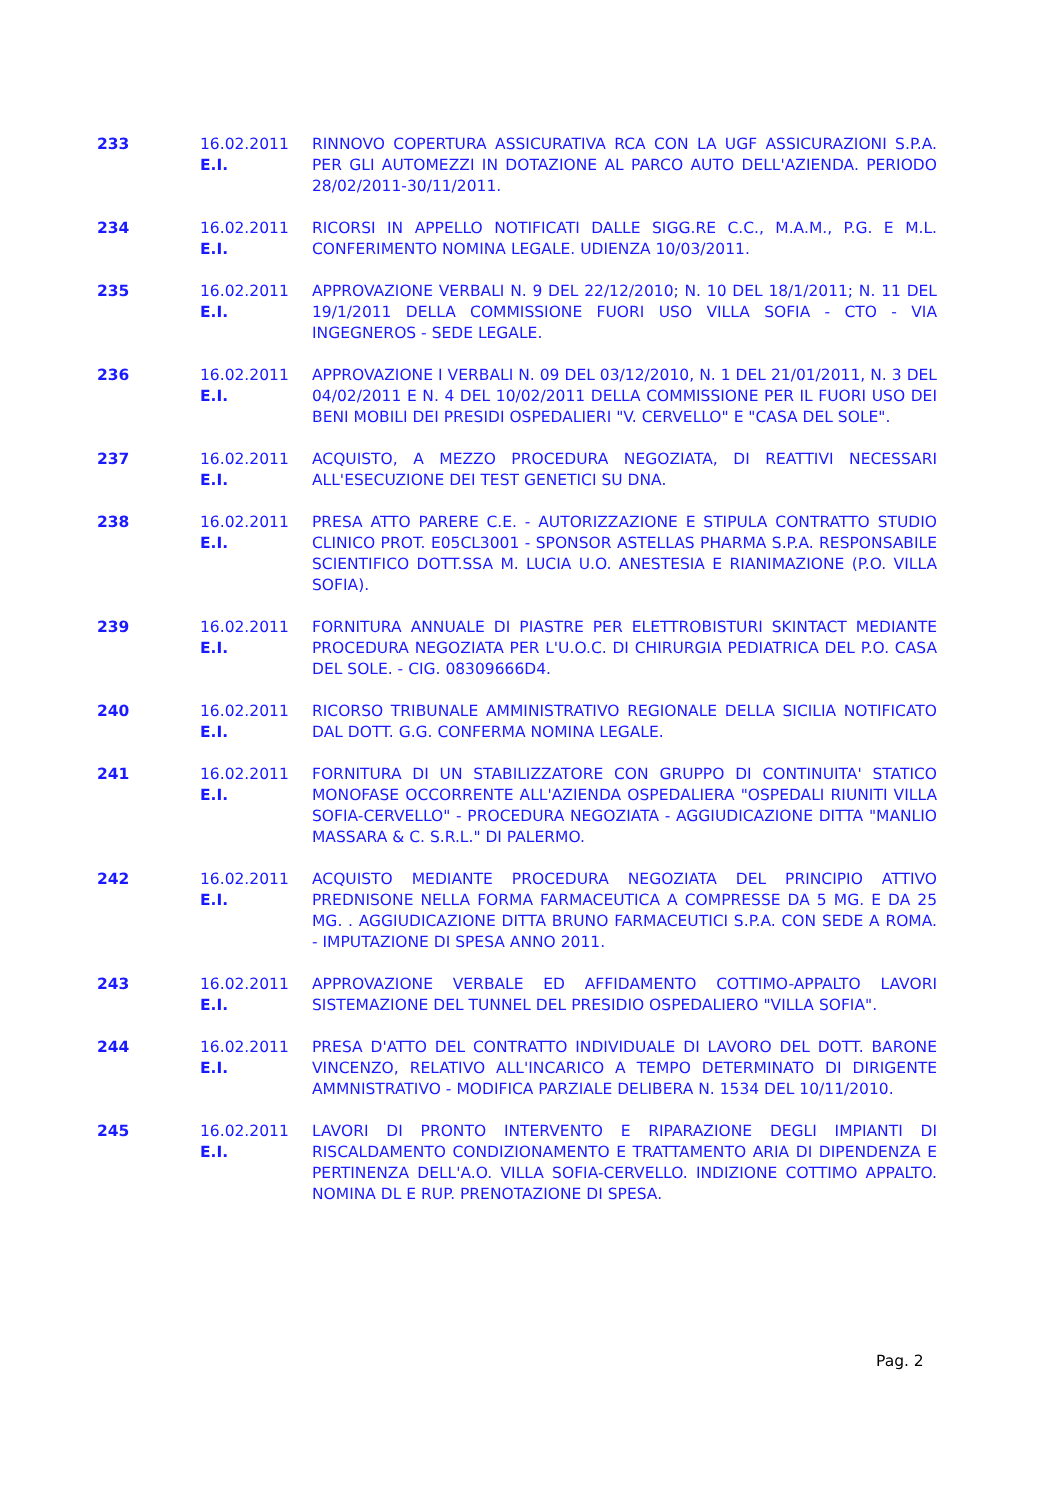| 233 | 16.02.2011 E.I. | RINNOVO COPERTURA ASSICURATIVA RCA CON LA UGF ASSICURAZIONI S.P.A. PER GLI AUTOMEZZI IN DOTAZIONE AL PARCO AUTO DELL'AZIENDA. PERIODO 28/02/2011-30/11/2011. |
| 234 | 16.02.2011 E.I. | RICORSI IN APPELLO NOTIFICATI DALLE SIGG.RE C.C., M.A.M., P.G. E M.L. CONFERIMENTO NOMINA LEGALE. UDIENZA 10/03/2011. |
| 235 | 16.02.2011 E.I. | APPROVAZIONE VERBALI N. 9 DEL 22/12/2010; N. 10 DEL 18/1/2011; N. 11 DEL 19/1/2011 DELLA COMMISSIONE FUORI USO VILLA SOFIA - CTO - VIA INGEGNEROS - SEDE LEGALE. |
| 236 | 16.02.2011 E.I. | APPROVAZIONE I VERBALI N. 09 DEL 03/12/2010, N. 1 DEL 21/01/2011, N. 3 DEL 04/02/2011 E N. 4 DEL 10/02/2011 DELLA COMMISSIONE PER IL FUORI USO DEI BENI MOBILI DEI PRESIDI OSPEDALIERI "V. CERVELLO" E "CASA DEL SOLE". |
| 237 | 16.02.2011 E.I. | ACQUISTO, A MEZZO PROCEDURA NEGOZIATA, DI REATTIVI NECESSARI ALL'ESECUZIONE DEI TEST GENETICI SU DNA. |
| 238 | 16.02.2011 E.I. | PRESA ATTO PARERE C.E. - AUTORIZZAZIONE E STIPULA CONTRATTO STUDIO CLINICO PROT. E05CL3001 - SPONSOR ASTELLAS PHARMA S.P.A. RESPONSABILE SCIENTIFICO DOTT.SSA M. LUCIA U.O. ANESTESIA E RIANIMAZIONE (P.O. VILLA SOFIA). |
| 239 | 16.02.2011 E.I. | FORNITURA ANNUALE DI PIASTRE PER ELETTROBISTURI SKINTACT MEDIANTE PROCEDURA NEGOZIATA PER L'U.O.C. DI CHIRURGIA PEDIATRICA DEL P.O. CASA DEL SOLE. - CIG. 08309666D4. |
| 240 | 16.02.2011 E.I. | RICORSO TRIBUNALE AMMINISTRATIVO REGIONALE DELLA SICILIA NOTIFICATO DAL DOTT. G.G. CONFERMA NOMINA LEGALE. |
| 241 | 16.02.2011 E.I. | FORNITURA DI UN STABILIZZATORE CON GRUPPO DI CONTINUITA' STATICO MONOFASE OCCORRENTE ALL'AZIENDA OSPEDALIERA "OSPEDALI RIUNITI VILLA SOFIA-CERVELLO" - PROCEDURA NEGOZIATA - AGGIUDICAZIONE DITTA "MANLIO MASSARA & C. S.R.L." DI PALERMO. |
| 242 | 16.02.2011 E.I. | ACQUISTO MEDIANTE PROCEDURA NEGOZIATA DEL PRINCIPIO ATTIVO PREDNISONE NELLA FORMA FARMACEUTICA A COMPRESSE DA 5 MG. E DA 25 MG. . AGGIUDICAZIONE DITTA BRUNO FARMACEUTICI S.P.A. CON SEDE A ROMA. - IMPUTAZIONE DI SPESA ANNO 2011. |
| 243 | 16.02.2011 E.I. | APPROVAZIONE VERBALE ED AFFIDAMENTO COTTIMO-APPALTO LAVORI SISTEMAZIONE DEL TUNNEL DEL PRESIDIO OSPEDALIERO "VILLA SOFIA". |
| 244 | 16.02.2011 E.I. | PRESA D'ATTO DEL CONTRATTO INDIVIDUALE DI LAVORO DEL DOTT. BARONE VINCENZO, RELATIVO ALL'INCARICO A TEMPO DETERMINATO DI DIRIGENTE AMMNISTRATIVO - MODIFICA PARZIALE DELIBERA N. 1534 DEL 10/11/2010. |
| 245 | 16.02.2011 E.I. | LAVORI DI PRONTO INTERVENTO E RIPARAZIONE DEGLI IMPIANTI DI RISCALDAMENTO CONDIZIONAMENTO E TRATTAMENTO ARIA DI DIPENDENZA E PERTINENZA DELL'A.O. VILLA SOFIA-CERVELLO. INDIZIONE COTTIMO APPALTO. NOMINA DL E RUP. PRENOTAZIONE DI SPESA. |
Pag. 2